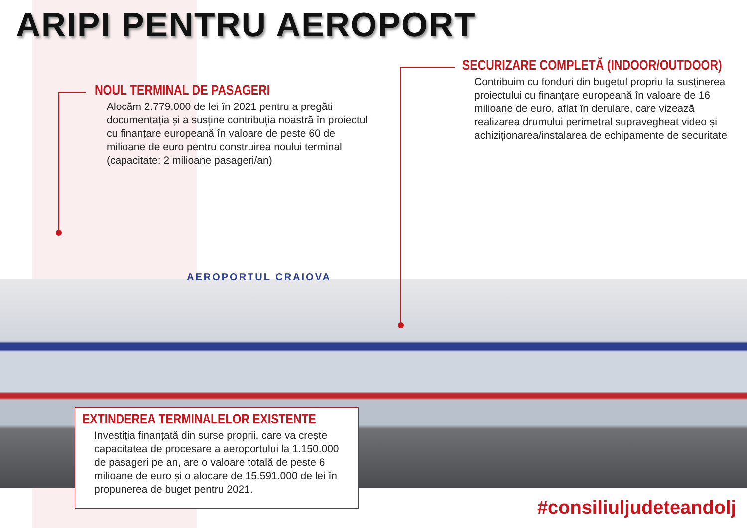ARIPI PENTRU AEROPORT
NOUL TERMINAL DE PASAGERI
Alocăm 2.779.000 de lei în 2021 pentru a pregăti documentația și a susține contribuția noastră în proiectul cu finanțare europeană în valoare de peste 60 de milioane de euro pentru construirea noului terminal (capacitate: 2 milioane pasageri/an)
SECURIZARE COMPLETĂ (INDOOR/OUTDOOR)
Contribuim cu fonduri din bugetul propriu la susținerea proiectului cu finanțare europeană în valoare de 16 milioane de euro, aflat în derulare, care vizează realizarea drumului perimetral supravegheat video și achiziționarea/instalarea de echipamente de securitate
AEROPORTUL CRAIOVA
EXTINDEREA TERMINALELOR EXISTENTE
Investiția finanțată din surse proprii, care va crește capacitatea de procesare a aeroportului la 1.150.000 de pasageri pe an, are o valoare totală de peste 6 milioane de euro și o alocare de 15.591.000 de lei în propunerea de buget pentru 2021.
#consiliuljudeteandolj